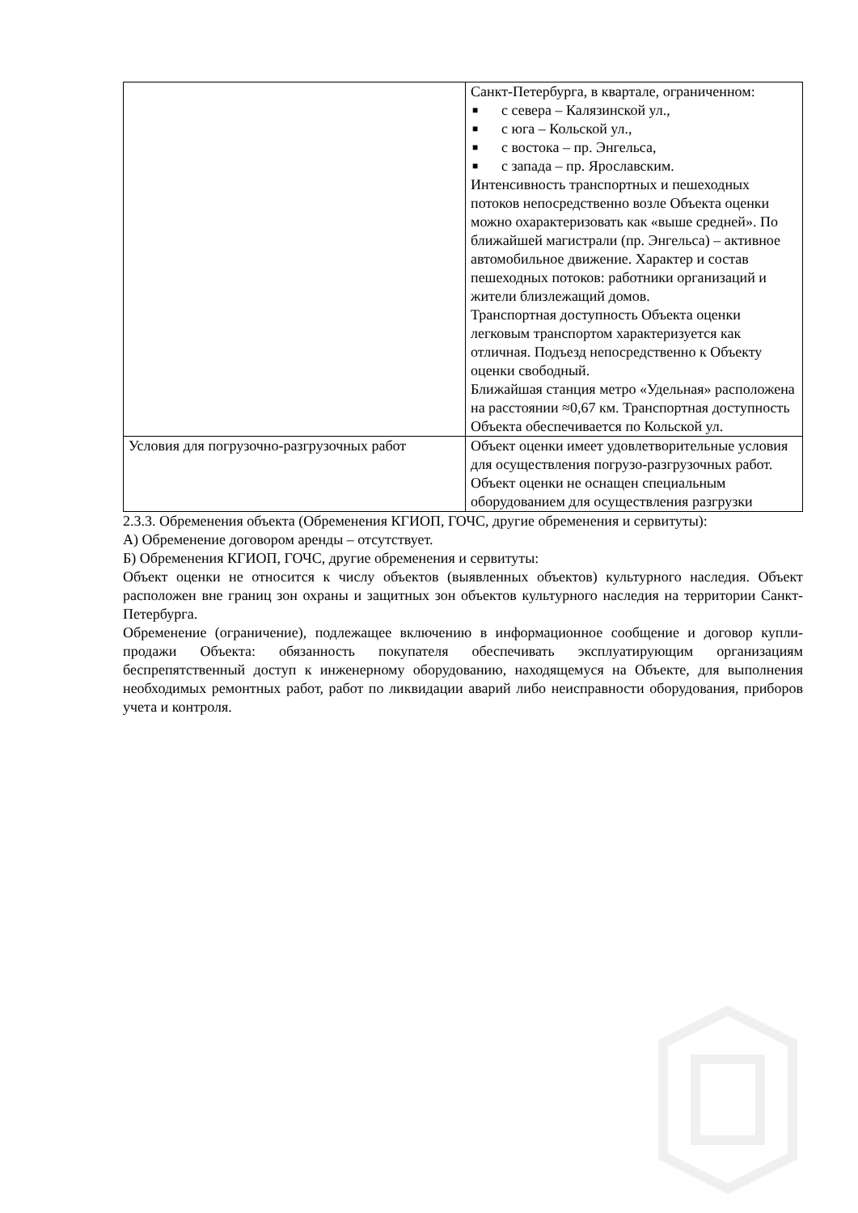| | Санкт-Петербурга, в квартале, ограниченном: ■ с севера – Калязинской ул., ■ с юга – Кольской ул., ■ с востока – пр. Энгельса, ■ с запада – пр. Ярославским. Интенсивность транспортных и пешеходных потоков непосредственно возле Объекта оценки можно охарактеризовать как «выше средней». По ближайшей магистрали (пр. Энгельса) – активное автомобильное движение. Характер и состав пешеходных потоков: работники организаций и жители близлежащий домов. Транспортная доступность Объекта оценки легковым транспортом характеризуется как отличная. Подъезд непосредственно к Объекту оценки свободный. Ближайшая станция метро «Удельная» расположена на расстоянии ≈0,67 км. Транспортная доступность Объекта обеспечивается по Кольской ул. |
| Условия для погрузочно-разгрузочных работ | Объект оценки имеет удовлетворительные условия для осуществления погрузо-разгрузочных работ. Объект оценки не оснащен специальным оборудованием для осуществления разгрузки |
2.3.3. Обременения объекта (Обременения КГИОП, ГОЧС, другие обременения и сервитуты):
А) Обременение договором аренды – отсутствует.
Б) Обременения КГИОП, ГОЧС, другие обременения и сервитуты:
Объект оценки не относится к числу объектов (выявленных объектов) культурного наследия. Объект расположен вне границ зон охраны и защитных зон объектов культурного наследия на территории Санкт-Петербурга.
Обременение (ограничение), подлежащее включению в информационное сообщение и договор купли-продажи Объекта: обязанность покупателя обеспечивать эксплуатирующим организациям беспрепятственный доступ к инженерному оборудованию, находящемуся на Объекте, для выполнения необходимых ремонтных работ, работ по ликвидации аварий либо неисправности оборудования, приборов учета и контроля.